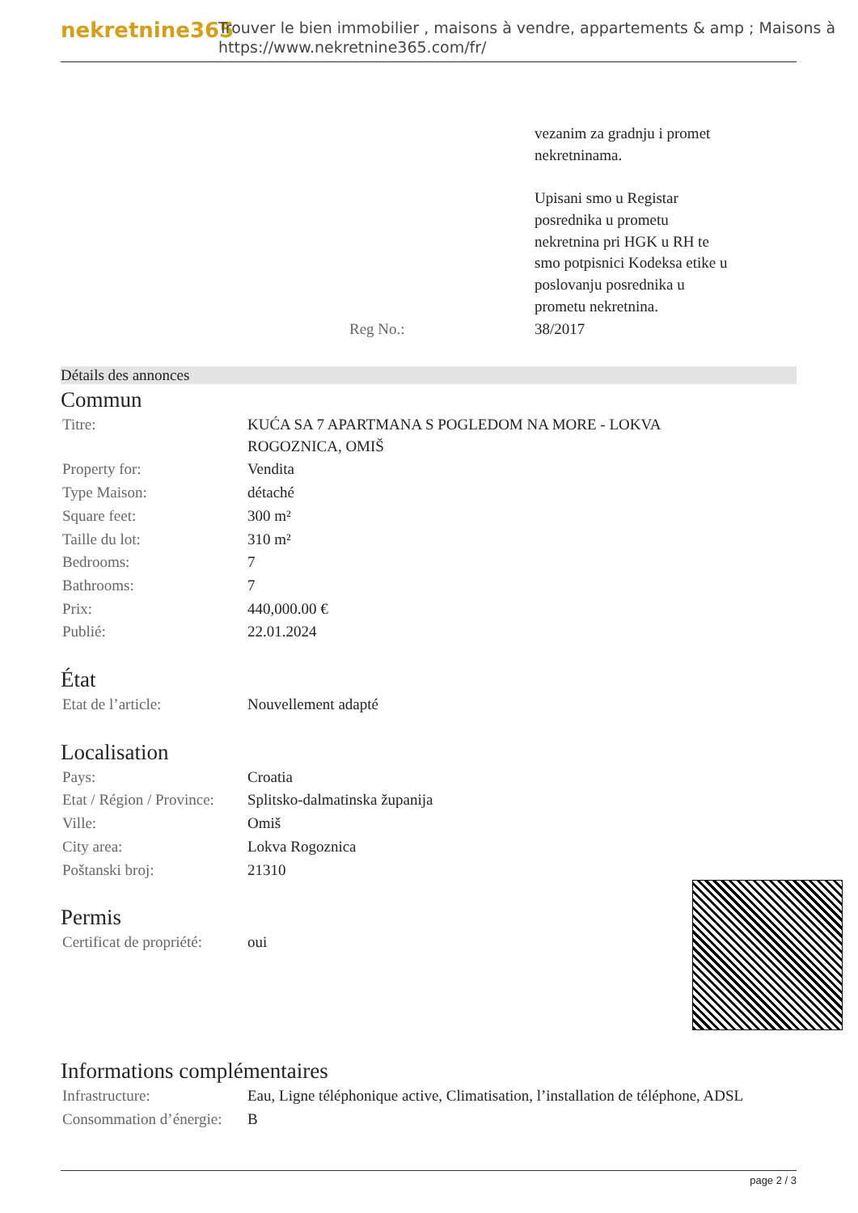nekretnine365
Trouver le bien immobilier , maisons à vendre, appartements & amp ; Maisons à
https://www.nekretnine365.com/fr/
| | vezanim za gradnju i promet nekretninama. Upisani smo u Registar posrednika u prometu nekretnina pri HGK u RH te smo potpisnici Kodeksa etike u poslovanju posrednika u prometu nekretnina. |
| Reg No.: | 38/2017 |
Détails des annonces
Commun
| Titre: | KUĆA SA 7 APARTMANA S POGLEDOM NA MORE - LOKVA ROGOZNICA, OMIŠ |
| Property for: | Vendita |
| Type Maison: | détaché |
| Square feet: | 300 m² |
| Taille du lot: | 310 m² |
| Bedrooms: | 7 |
| Bathrooms: | 7 |
| Prix: | 440,000.00 € |
| Publié: | 22.01.2024 |
État
| Etat de l’article: | Nouvellement adapté |
Localisation
| Pays: | Croatia |
| Etat / Région / Province: | Splitsko-dalmatinska županija |
| Ville: | Omiš |
| City area: | Lokva Rogoznica |
| Poštanski broj: | 21310 |
Permis
| Certificat de propriété: | oui |
Informations complémentaires
| Infrastructure: | Eau, Ligne téléphonique active, Climatisation, l’installation de téléphone, ADSL |
| Consommation d’énergie: | B |
page 2 / 3